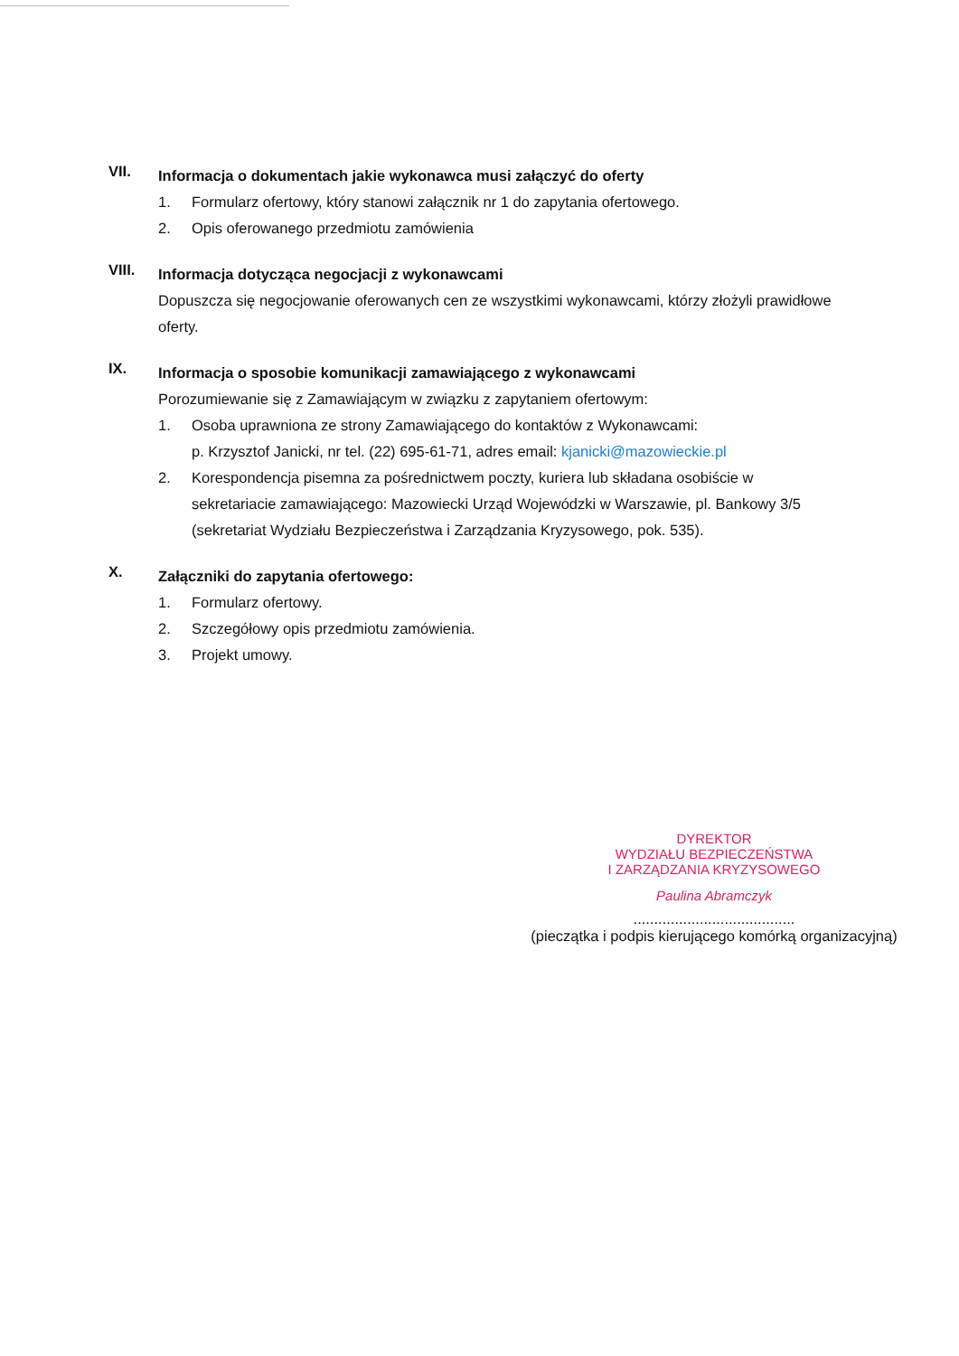VII.
Informacja o dokumentach jakie wykonawca musi załączyć do oferty
1. Formularz ofertowy, który stanowi załącznik nr 1 do zapytania ofertowego.
2. Opis oferowanego przedmiotu zamówienia
VIII.
Informacja dotycząca negocjacji z wykonawcami
Dopuszcza się negocjowanie oferowanych cen ze wszystkimi wykonawcami, którzy złożyli prawidłowe oferty.
IX.
Informacja o sposobie komunikacji zamawiającego z wykonawcami
Porozumiewanie się z Zamawiającym w związku z zapytaniem ofertowym:
1. Osoba uprawniona ze strony Zamawiającego do kontaktów z Wykonawcami:
p. Krzysztof Janicki, nr tel. (22) 695-61-71, adres email: kjanicki@mazowieckie.pl
2. Korespondencja pisemna za pośrednictwem poczty, kuriera lub składana osobiście w sekretariacie zamawiającego: Mazowiecki Urząd Wojewódzki w Warszawie, pl. Bankowy 3/5 (sekretariat Wydziału Bezpieczeństwa i Zarządzania Kryzysowego, pok. 535).
X.
Załączniki do zapytania ofertowego:
1. Formularz ofertowy.
2. Szczegółowy opis przedmiotu zamówienia.
3. Projekt umowy.
DYREKTOR
WYDZIAŁU BEZPIECZEŃSTWA
I ZARZĄDZANIA KRYZYSOWEGO
Paulina Abramczyk
.......................................
(pieczątka i podpis kierującego komórką organizacyjną)